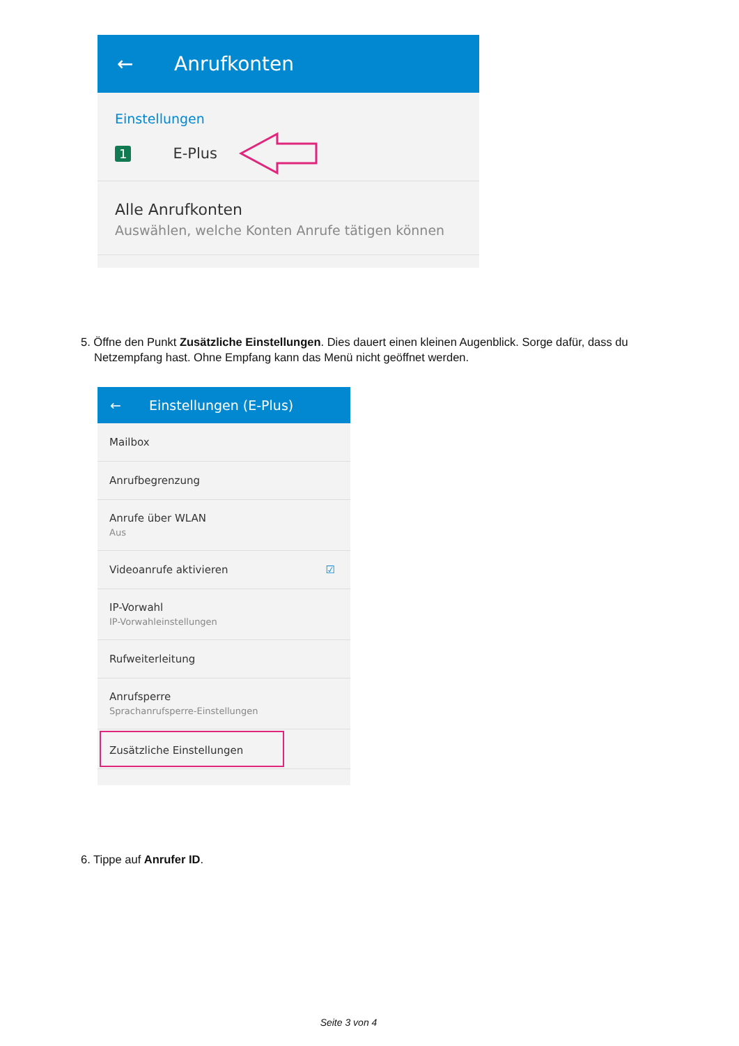← Anrufkonten
Einstellungen
1 E-Plus
Alle Anrufkonten
Auswählen, welche Konten Anrufe tätigen können
5. Öffne den Punkt Zusätzliche Einstellungen. Dies dauert einen kleinen Augenblick. Sorge dafür, dass du Netzempfang hast. Ohne Empfang kann das Menü nicht geöffnet werden.
← Einstellungen (E-Plus)
Mailbox
Anrufbegrenzung
Anrufe über WLAN
Aus
Videoanrufe aktivieren ☑
IP-Vorwahl
IP-Vorwahleinstellungen
Rufweiterleitung
Anrufsperre
Sprachanrufsperre-Einstellungen
Zusätzliche Einstellungen
6. Tippe auf Anrufer ID.
Seite 3 von 4